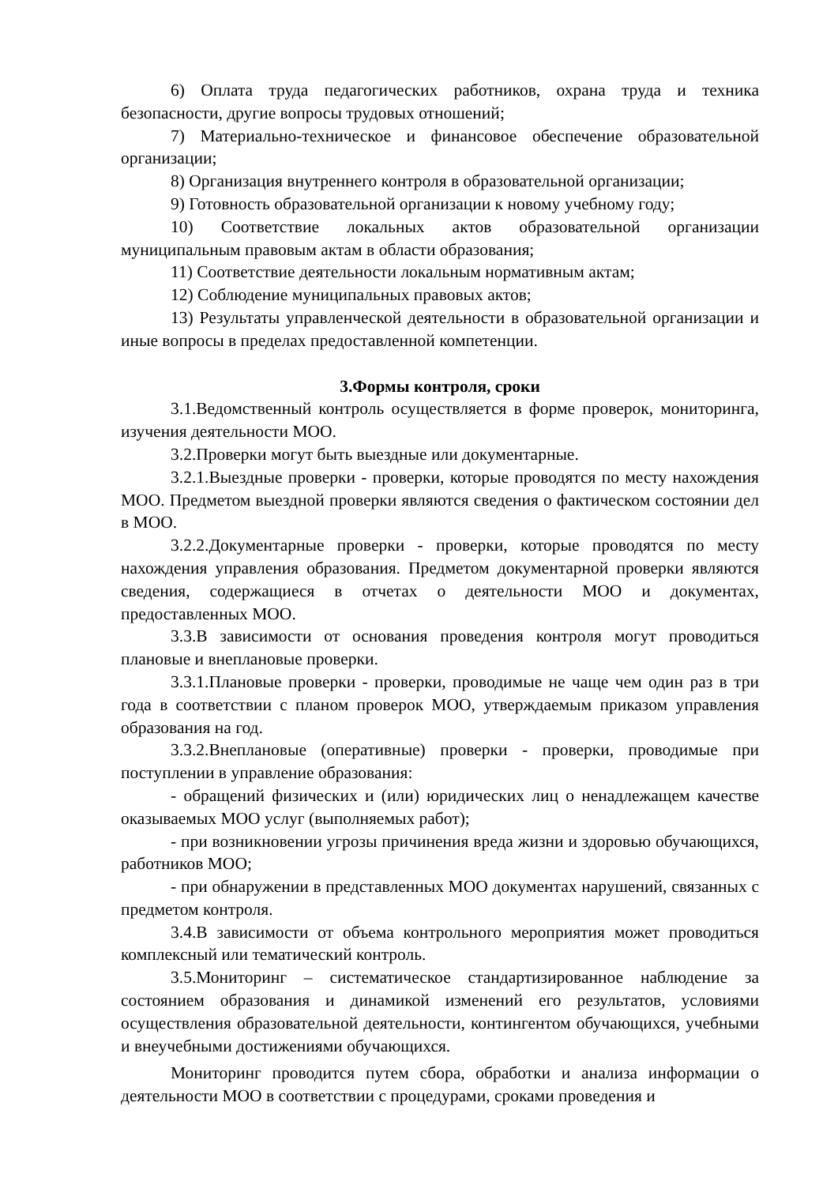6) Оплата труда педагогических работников, охрана труда и техника безопасности, другие вопросы трудовых отношений;
7) Материально-техническое и финансовое обеспечение образовательной организации;
8) Организация внутреннего контроля в образовательной организации;
9) Готовность образовательной организации к новому учебному году;
10) Соответствие локальных актов образовательной организации муниципальным правовым актам в области образования;
11) Соответствие деятельности локальным нормативным актам;
12) Соблюдение муниципальных правовых актов;
13) Результаты управленческой деятельности в образовательной организации и иные вопросы в пределах предоставленной компетенции.
3.Формы контроля, сроки
3.1.Ведомственный контроль осуществляется в форме проверок, мониторинга, изучения деятельности МОО.
3.2.Проверки могут быть выездные или документарные.
3.2.1.Выездные проверки - проверки, которые проводятся по месту нахождения МОО. Предметом выездной проверки являются сведения о фактическом состоянии дел в МОО.
3.2.2.Документарные проверки - проверки, которые проводятся по месту нахождения управления образования. Предметом документарной проверки являются сведения, содержащиеся в отчетах о деятельности МОО и документах, предоставленных МОО.
3.3.В зависимости от основания проведения контроля могут проводиться плановые и внеплановые проверки.
3.3.1.Плановые проверки - проверки, проводимые не чаще чем один раз в три года в соответствии с планом проверок МОО, утверждаемым приказом управления образования на год.
3.3.2.Внеплановые (оперативные) проверки - проверки, проводимые при поступлении в управление образования:
- обращений физических и (или) юридических лиц о ненадлежащем качестве оказываемых МОО услуг (выполняемых работ);
- при возникновении угрозы причинения вреда жизни и здоровью обучающихся, работников МОО;
- при обнаружении в представленных МОО документах нарушений, связанных с предметом контроля.
3.4.В зависимости от объема контрольного мероприятия может проводиться комплексный или тематический контроль.
3.5.Мониторинг – систематическое стандартизированное наблюдение за состоянием образования и динамикой изменений его результатов, условиями осуществления образовательной деятельности, контингентом обучающихся, учебными и внеучебными достижениями обучающихся.
Мониторинг проводится путем сбора, обработки и анализа информации о деятельности МОО в соответствии с процедурами, сроками проведения и